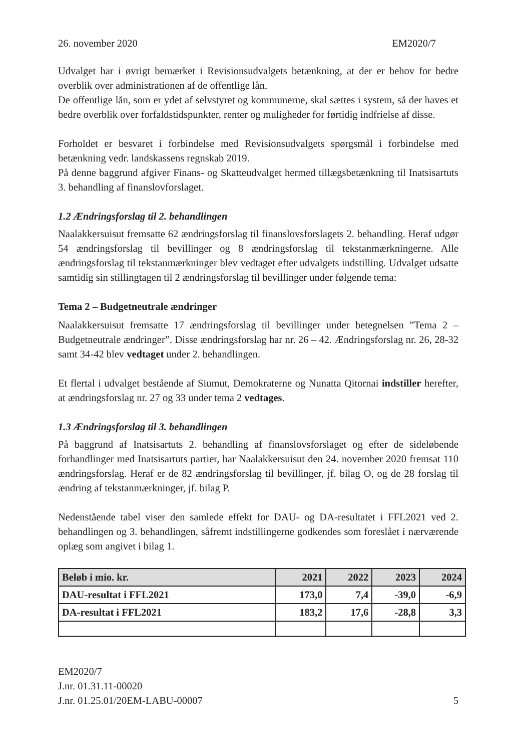26. november 2020 EM2020/7
Udvalget har i øvrigt bemærket i Revisionsudvalgets betænkning, at der er behov for bedre overblik over administrationen af de offentlige lån.
De offentlige lån, som er ydet af selvstyret og kommunerne, skal sættes i system, så der haves et bedre overblik over forfaldstidspunkter, renter og muligheder for førtidig indfrielse af disse.
Forholdet er besvaret i forbindelse med Revisionsudvalgets spørgsmål i forbindelse med betænkning vedr. landskassens regnskab 2019.
På denne baggrund afgiver Finans- og Skatteudvalget hermed tillægsbetænkning til Inatsisartuts 3. behandling af finanslovforslaget.
1.2 Ændringsforslag til 2. behandlingen
Naalakkersuisut fremsatte 62 ændringsforslag til finanslovsforslagets 2. behandling. Heraf udgør 54 ændringsforslag til bevillinger og 8 ændringsforslag til tekstanmærkningerne. Alle ændringsforslag til tekstanmærkninger blev vedtaget efter udvalgets indstilling. Udvalget udsatte samtidig sin stillingtagen til 2 ændringsforslag til bevillinger under følgende tema:
Tema 2 – Budgetneutrale ændringer
Naalakkersuisut fremsatte 17 ændringsforslag til bevillinger under betegnelsen ”Tema 2 – Budgetneutrale ændringer”. Disse ændringsforslag har nr. 26 – 42. Ændringsforslag nr. 26, 28-32 samt 34-42 blev vedtaget under 2. behandlingen.
Et flertal i udvalget bestående af Siumut, Demokraterne og Nunatta Qitornai indstiller herefter, at ændringsforslag nr. 27 og 33 under tema 2 vedtages.
1.3 Ændringsforslag til 3. behandlingen
På baggrund af Inatsisartuts 2. behandling af finanslovsforslaget og efter de sideløbende forhandlinger med Inatsisartuts partier, har Naalakkersuisut den 24. november 2020 fremsat 110 ændringsforslag. Heraf er de 82 ændringsforslag til bevillinger, jf. bilag O, og de 28 forslag til ændring af tekstanmærkninger, jf. bilag P.
Nedenstående tabel viser den samlede effekt for DAU- og DA-resultatet i FFL2021 ved 2. behandlingen og 3. behandlingen, såfremt indstillingerne godkendes som foreslået i nærværende oplæg som angivet i bilag 1.
| Beløb i mio. kr. | 2021 | 2022 | 2023 | 2024 |
| --- | --- | --- | --- | --- |
| DAU-resultat i FFL2021 | 173,0 | 7,4 | -39,0 | -6,9 |
| DA-resultat i FFL2021 | 183,2 | 17,6 | -28,8 | 3,3 |
EM2020/7
J.nr. 01.31.11-00020
J.nr. 01.25.01/20EM-LABU-00007 5